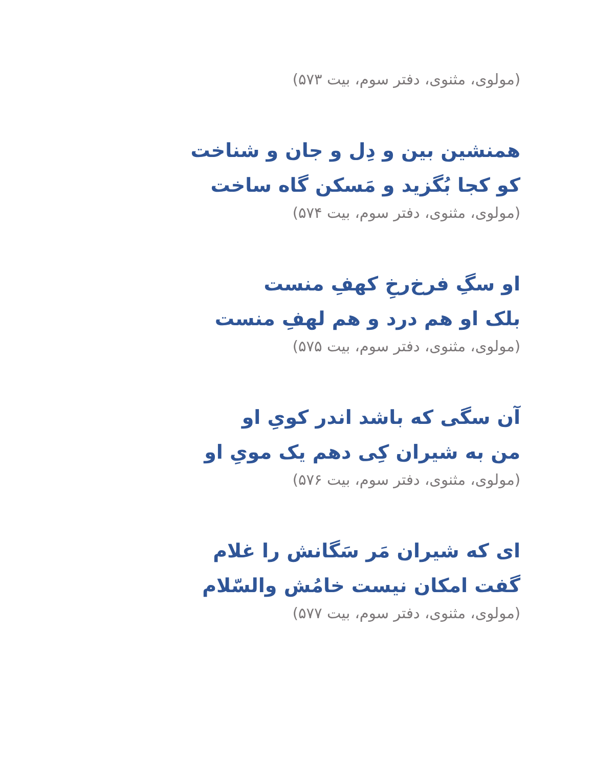(مولوی، مثنوی، دفتر سوم، بیت ۵۷۳)
همنشین بین و دِل و جان و شناخت
کو کجا بُگزید و مَسکن گاه ساخت
(مولوی، مثنوی، دفتر سوم، بیت ۵۷۴)
او سگِ فرخ‌رخِ کهفِ منست
بلک او هم درد و هم لهفِ منست
(مولوی، مثنوی، دفتر سوم، بیت ۵۷۵)
آن سگی که باشد اندر کویِ او
من به شیران کِی دهم یک مویِ او
(مولوی، مثنوی، دفتر سوم، بیت ۵۷۶)
ای که شیران مَر سَگانش را غلام
گفت امکان نیست خامُش والسّلام
(مولوی، مثنوی، دفتر سوم، بیت ۵۷۷)